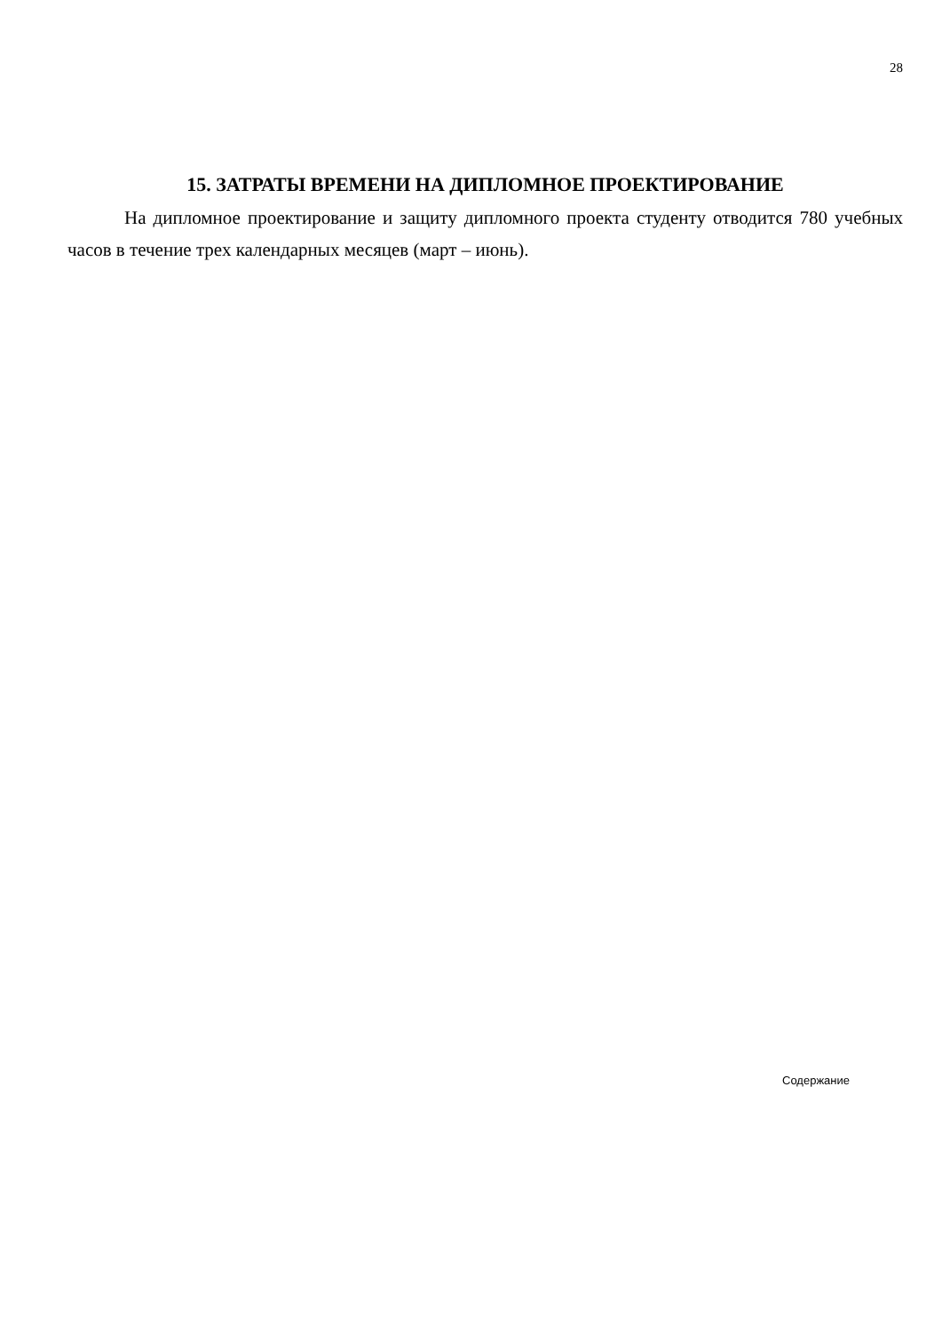28
15. ЗАТРАТЫ ВРЕМЕНИ НА ДИПЛОМНОЕ ПРОЕКТИРОВАНИЕ
На дипломное проектирование и защиту дипломного проекта студенту отводится 780 учебных часов в течение трех календарных месяцев (март – июнь).
Содержание